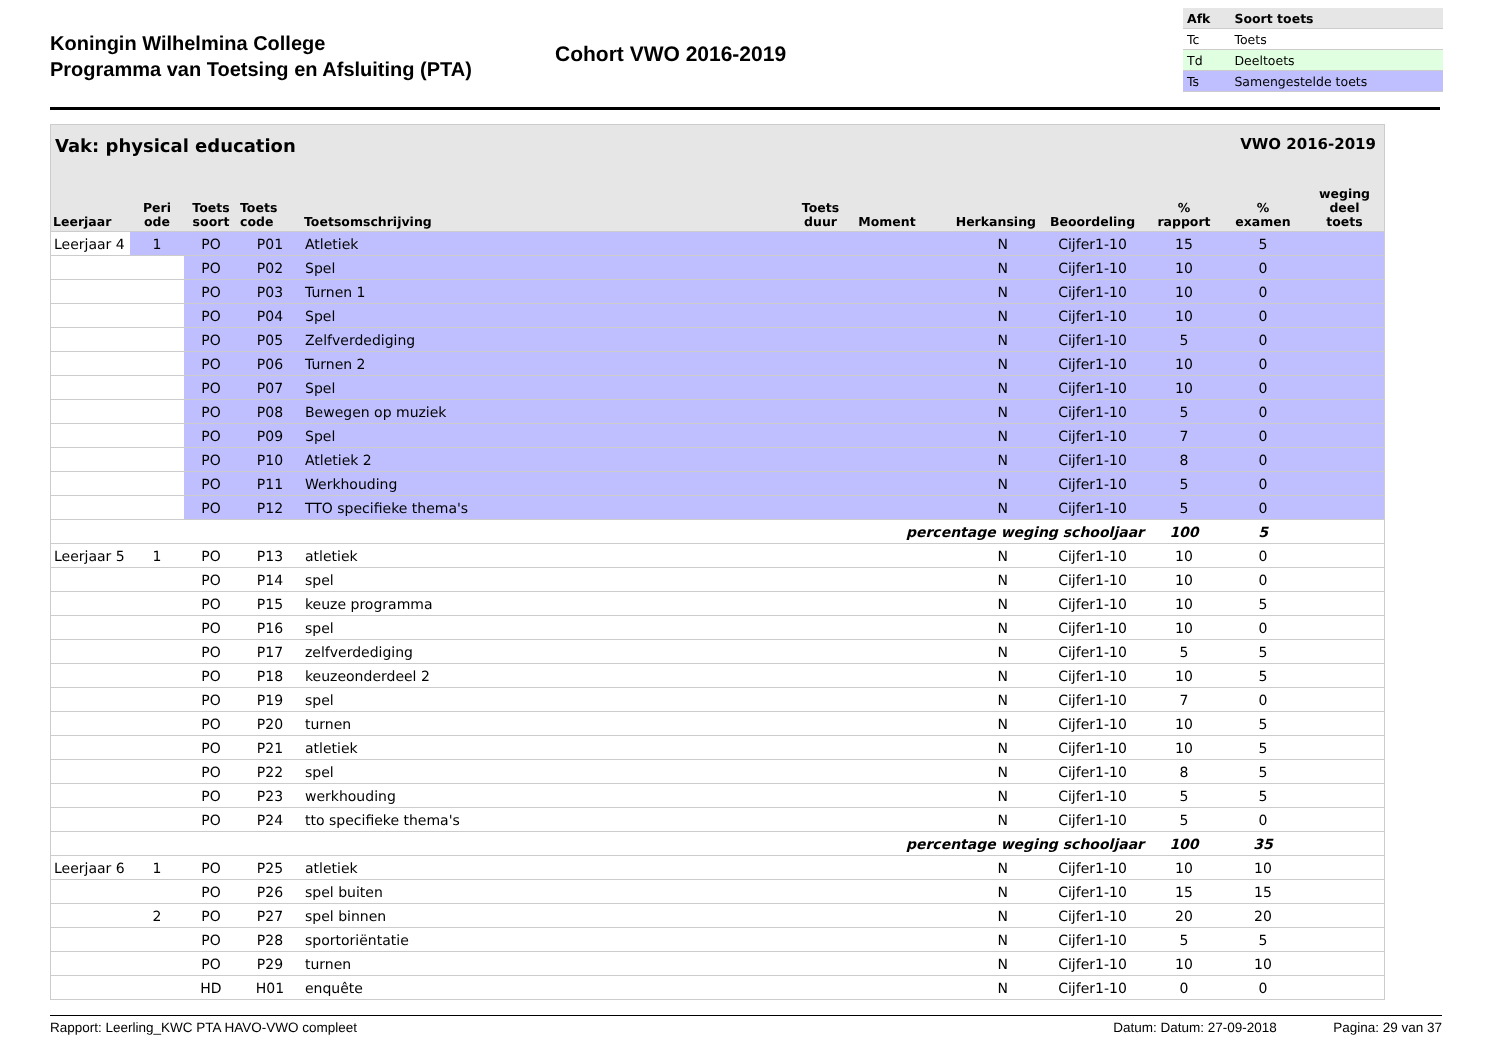Koningin Wilhelmina College
Programma van Toetsing en Afsluiting (PTA)
Cohort VWO 2016-2019
| Afk | Soort toets |
| --- | --- |
| Tc | Toets |
| Td | Deeltoets |
| Ts | Samengestelde toets |
Vak: physical education VWO 2016-2019
| Leerjaar | Peri ode | Toets soort | Toets code | Toetsomschrijving | Toets duur | Moment | Herkansing | Beoordeling | % rapport | % examen | weging deel toets |
| --- | --- | --- | --- | --- | --- | --- | --- | --- | --- | --- | --- |
| Leerjaar 4 | 1 | PO | P01 | Atletiek | | | N | Cijfer1-10 | 15 | 5 | |
| | | PO | P02 | Spel | | | N | Cijfer1-10 | 10 | 0 | |
| | | PO | P03 | Turnen 1 | | | N | Cijfer1-10 | 10 | 0 | |
| | | PO | P04 | Spel | | | N | Cijfer1-10 | 10 | 0 | |
| | | PO | P05 | Zelfverdediging | | | N | Cijfer1-10 | 5 | 0 | |
| | | PO | P06 | Turnen 2 | | | N | Cijfer1-10 | 10 | 0 | |
| | | PO | P07 | Spel | | | N | Cijfer1-10 | 10 | 0 | |
| | | PO | P08 | Bewegen op muziek | | | N | Cijfer1-10 | 5 | 0 | |
| | | PO | P09 | Spel | | | N | Cijfer1-10 | 7 | 0 | |
| | | PO | P10 | Atletiek 2 | | | N | Cijfer1-10 | 8 | 0 | |
| | | PO | P11 | Werkhouding | | | N | Cijfer1-10 | 5 | 0 | |
| | | PO | P12 | TTO specifieke thema's | | | N | Cijfer1-10 | 5 | 0 | |
| percentage weging schooljaar | | | | | | | | | 100 | 5 | |
| Leerjaar 5 | 1 | PO | P13 | atletiek | | | N | Cijfer1-10 | 10 | 0 | |
| | | PO | P14 | spel | | | N | Cijfer1-10 | 10 | 0 | |
| | | PO | P15 | keuze programma | | | N | Cijfer1-10 | 10 | 5 | |
| | | PO | P16 | spel | | | N | Cijfer1-10 | 10 | 0 | |
| | | PO | P17 | zelfverdediging | | | N | Cijfer1-10 | 5 | 5 | |
| | | PO | P18 | keuzeonderdeel 2 | | | N | Cijfer1-10 | 10 | 5 | |
| | | PO | P19 | spel | | | N | Cijfer1-10 | 7 | 0 | |
| | | PO | P20 | turnen | | | N | Cijfer1-10 | 10 | 5 | |
| | | PO | P21 | atletiek | | | N | Cijfer1-10 | 10 | 5 | |
| | | PO | P22 | spel | | | N | Cijfer1-10 | 8 | 5 | |
| | | PO | P23 | werkhouding | | | N | Cijfer1-10 | 5 | 5 | |
| | | PO | P24 | tto specifieke thema's | | | N | Cijfer1-10 | 5 | 0 | |
| percentage weging schooljaar | | | | | | | | | 100 | 35 | |
| Leerjaar 6 | 1 | PO | P25 | atletiek | | | N | Cijfer1-10 | 10 | 10 | |
| | | PO | P26 | spel buiten | | | N | Cijfer1-10 | 15 | 15 | |
| | 2 | PO | P27 | spel binnen | | | N | Cijfer1-10 | 20 | 20 | |
| | | PO | P28 | sportoriëntatie | | | N | Cijfer1-10 | 5 | 5 | |
| | | PO | P29 | turnen | | | N | Cijfer1-10 | 10 | 10 | |
| | | HD | H01 | enquête | | | N | Cijfer1-10 | 0 | 0 | |
Rapport: Leerling_KWC PTA HAVO-VWO compleet Datum: Datum: 27-09-2018 Pagina: 29 van 37